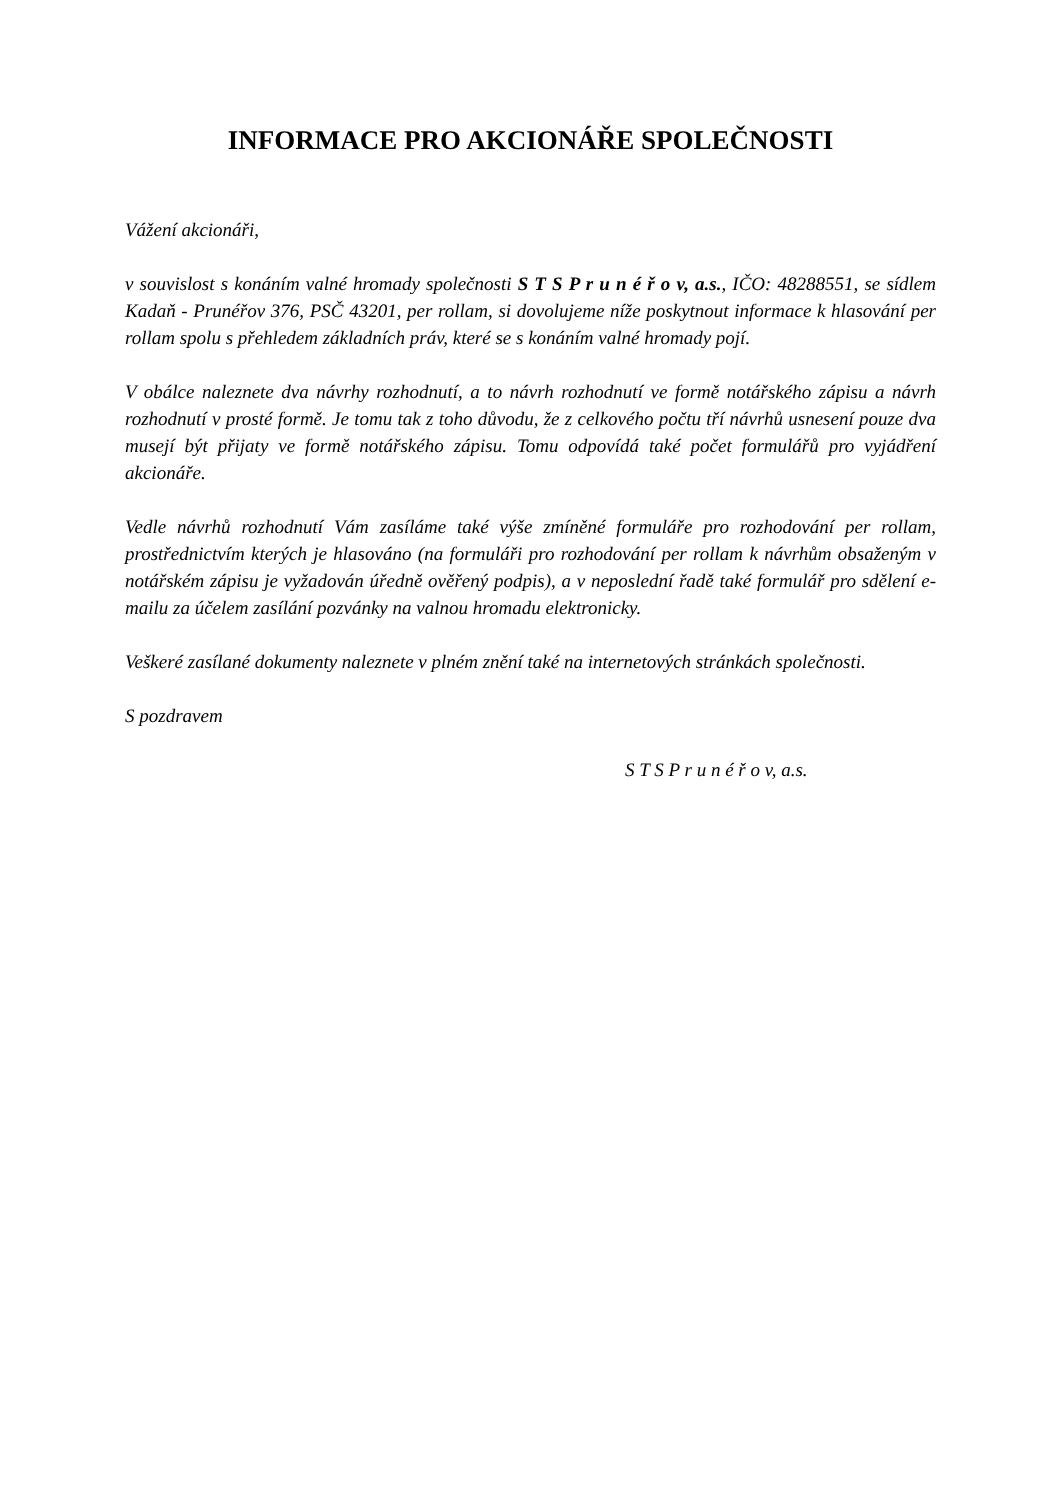INFORMACE PRO AKCIONÁŘE SPOLEČNOSTI
Vážení akcionáři,
v souvislost s konáním valné hromady společnosti S T S P r u n é ř o v, a.s., IČO: 48288551, se sídlem Kadaň - Prunéřov 376, PSČ 43201, per rollam, si dovolujeme níže poskytnout informace k hlasování per rollam spolu s přehledem základních práv, které se s konáním valné hromady pojí.
V obálce naleznete dva návrhy rozhodnutí, a to návrh rozhodnutí ve formě notářského zápisu a návrh rozhodnutí v prosté formě. Je tomu tak z toho důvodu, že z celkového počtu tří návrhů usnesení pouze dva musejí být přijaty ve formě notářského zápisu. Tomu odpovídá také počet formulářů pro vyjádření akcionáře.
Vedle návrhů rozhodnutí Vám zasíláme také výše zmíněné formuláře pro rozhodování per rollam, prostřednictvím kterých je hlasováno (na formuláři pro rozhodování per rollam k návrhům obsaženým v notářském zápisu je vyžadován úředně ověřený podpis), a v neposlední řadě také formulář pro sdělení e-mailu za účelem zasílání pozvánky na valnou hromadu elektronicky.
Veškeré zasílané dokumenty naleznete v plném znění také na internetových stránkách společnosti.
S pozdravem
S T S P r u n é ř o v, a.s.